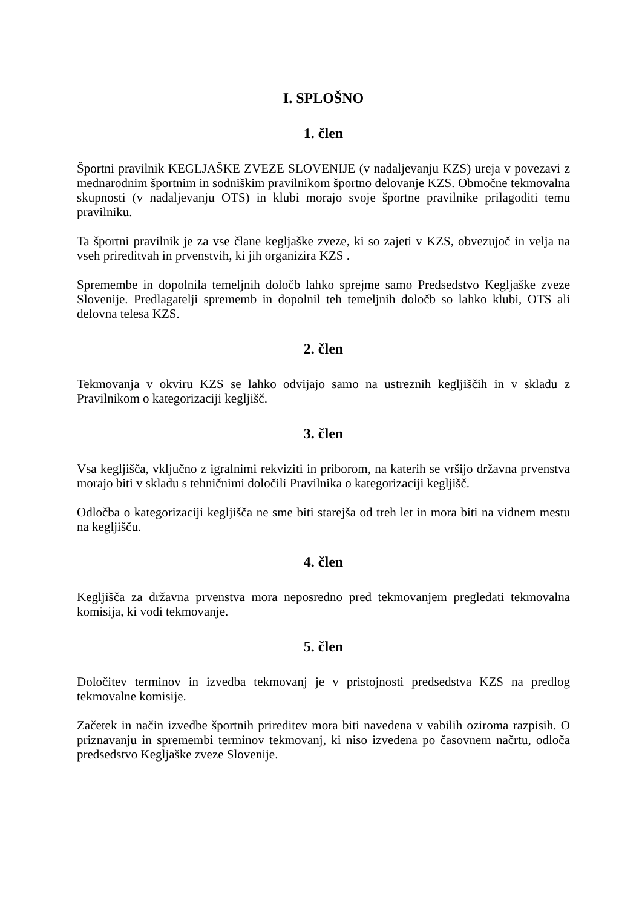I. SPLOŠNO
1. člen
Športni pravilnik KEGLJAŠKE ZVEZE SLOVENIJE (v nadaljevanju KZS) ureja v povezavi z mednarodnim športnim in sodniškim pravilnikom športno delovanje KZS. Območne tekmovalna skupnosti (v nadaljevanju OTS) in klubi morajo svoje športne pravilnike prilagoditi temu pravilniku.
Ta športni pravilnik je za vse člane kegljaške zveze, ki so zajeti v KZS, obvezujoč in velja na vseh prireditvah in prvenstvih, ki jih organizira KZS .
Spremembe in dopolnila temeljnih določb lahko sprejme samo Predsedstvo Kegljaške zveze Slovenije. Predlagatelji sprememb in dopolnil teh temeljnih določb so lahko klubi, OTS ali delovna telesa KZS.
2. člen
Tekmovanja v okviru KZS se lahko odvijajo samo na ustreznih kegljiščih in v skladu z Pravilnikom o kategorizaciji kegljišč.
3. člen
Vsa kegljišča, vključno z igralnimi rekviziti in priborom, na katerih se vršijo državna prvenstva morajo biti v skladu s tehničnimi določili Pravilnika o kategorizaciji kegljišč.
Odločba o kategorizaciji kegljišča ne sme biti starejša od treh let in mora biti na vidnem mestu na kegljišču.
4. člen
Kegljišča za državna prvenstva mora neposredno pred tekmovanjem pregledati tekmovalna komisija, ki vodi tekmovanje.
5. člen
Določitev terminov in izvedba tekmovanj je v pristojnosti predsedstva KZS na predlog tekmovalne komisije.
Začetek in način izvedbe športnih prireditev mora biti navedena v vabilih oziroma razpisih. O priznavanju in spremembi terminov tekmovanj, ki niso izvedena po časovnem načrtu, odloča predsedstvo Kegljaške zveze Slovenije.